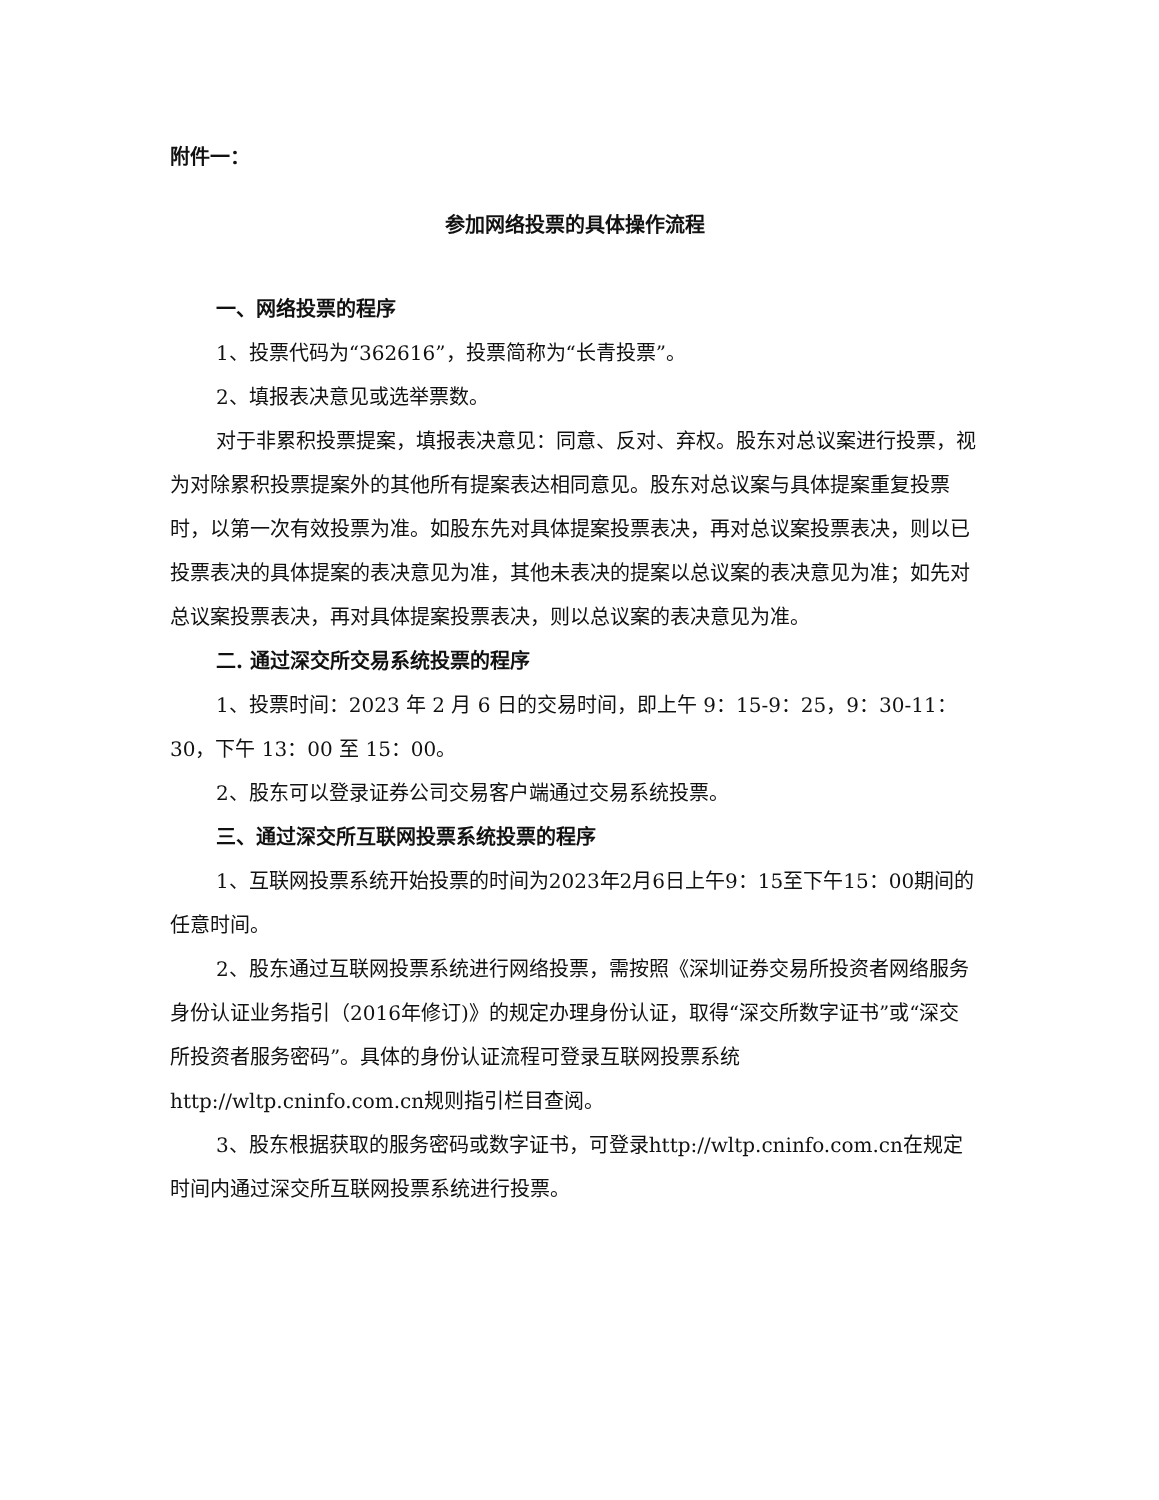附件一：
参加网络投票的具体操作流程
一、网络投票的程序
1、投票代码为“362616”，投票简称为“长青投票”。
2、填报表决意见或选举票数。
对于非累积投票提案，填报表决意见：同意、反对、弃权。股东对总议案进行投票，视为对除累积投票提案外的其他所有提案表达相同意见。股东对总议案与具体提案重复投票时，以第一次有效投票为准。如股东先对具体提案投票表决，再对总议案投票表决，则以已投票表决的具体提案的表决意见为准，其他未表决的提案以总议案的表决意见为准；如先对总议案投票表决，再对具体提案投票表决，则以总议案的表决意见为准。
二. 通过深交所交易系统投票的程序
1、投票时间：2023 年 2 月 6 日的交易时间，即上午 9：15-9：25，9：30-11：30，下午 13：00 至 15：00。
2、股东可以登录证券公司交易客户端通过交易系统投票。
三、通过深交所互联网投票系统投票的程序
1、互联网投票系统开始投票的时间为2023年2月6日上午9：15至下午15：00期间的任意时间。
2、股东通过互联网投票系统进行网络投票，需按照《深圳证券交易所投资者网络服务身份认证业务指引（2016年修订)》的规定办理身份认证，取得“深交所数字证书”或“深交所投资者服务密码”。具体的身份认证流程可登录互联网投票系统http://wltp.cninfo.com.cn规则指引栏目查阅。
3、股东根据获取的服务密码或数字证书，可登录http://wltp.cninfo.com.cn在规定时间内通过深交所互联网投票系统进行投票。